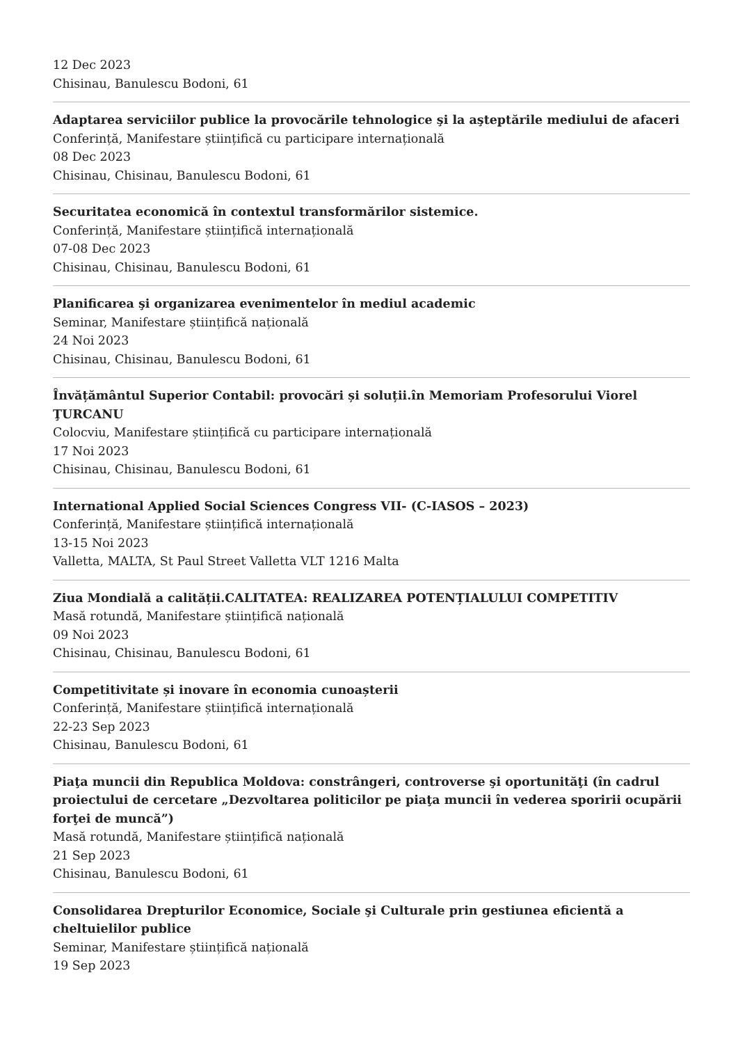12 Dec 2023
Chisinau, Banulescu Bodoni, 61
Adaptarea serviciilor publice la provocările tehnologice şi la aşteptările mediului de afaceri
Conferință, Manifestare științifică cu participare internațională
08 Dec 2023
Chisinau, Chisinau, Banulescu Bodoni, 61
Securitatea economică în contextul transformărilor sistemice.
Conferință, Manifestare științifică internațională
07-08 Dec 2023
Chisinau, Chisinau, Banulescu Bodoni, 61
Planificarea şi organizarea evenimentelor în mediul academic
Seminar, Manifestare științifică națională
24 Noi 2023
Chisinau, Chisinau, Banulescu Bodoni, 61
Învățământul Superior Contabil: provocări și soluții.în Memoriam Profesorului Viorel ŢURCANU
Colocviu, Manifestare științifică cu participare internațională
17 Noi 2023
Chisinau, Chisinau, Banulescu Bodoni, 61
International Applied Social Sciences Congress VII- (C-IASOS – 2023)
Conferință, Manifestare științifică internațională
13-15 Noi 2023
Valletta, MALTA, St Paul Street Valletta VLT 1216 Malta
Ziua Mondială a calității.CALITATEA: REALIZAREA POTENȚIALULUI COMPETITIV
Masă rotundă, Manifestare științifică națională
09 Noi 2023
Chisinau, Chisinau, Banulescu Bodoni, 61
Competitivitate și inovare în economia cunoașterii
Conferință, Manifestare științifică internațională
22-23 Sep 2023
Chisinau, Banulescu Bodoni, 61
Piaţa muncii din Republica Moldova: constrângeri, controverse şi oportunităţi (în cadrul proiectului de cercetare „Dezvoltarea politicilor pe piaţa muncii în vederea sporirii ocupării forţei de muncă”)
Masă rotundă, Manifestare științifică națională
21 Sep 2023
Chisinau, Banulescu Bodoni, 61
Consolidarea Drepturilor Economice, Sociale şi Culturale prin gestiunea eficientă a cheltuielilor publice
Seminar, Manifestare științifică națională
19 Sep 2023